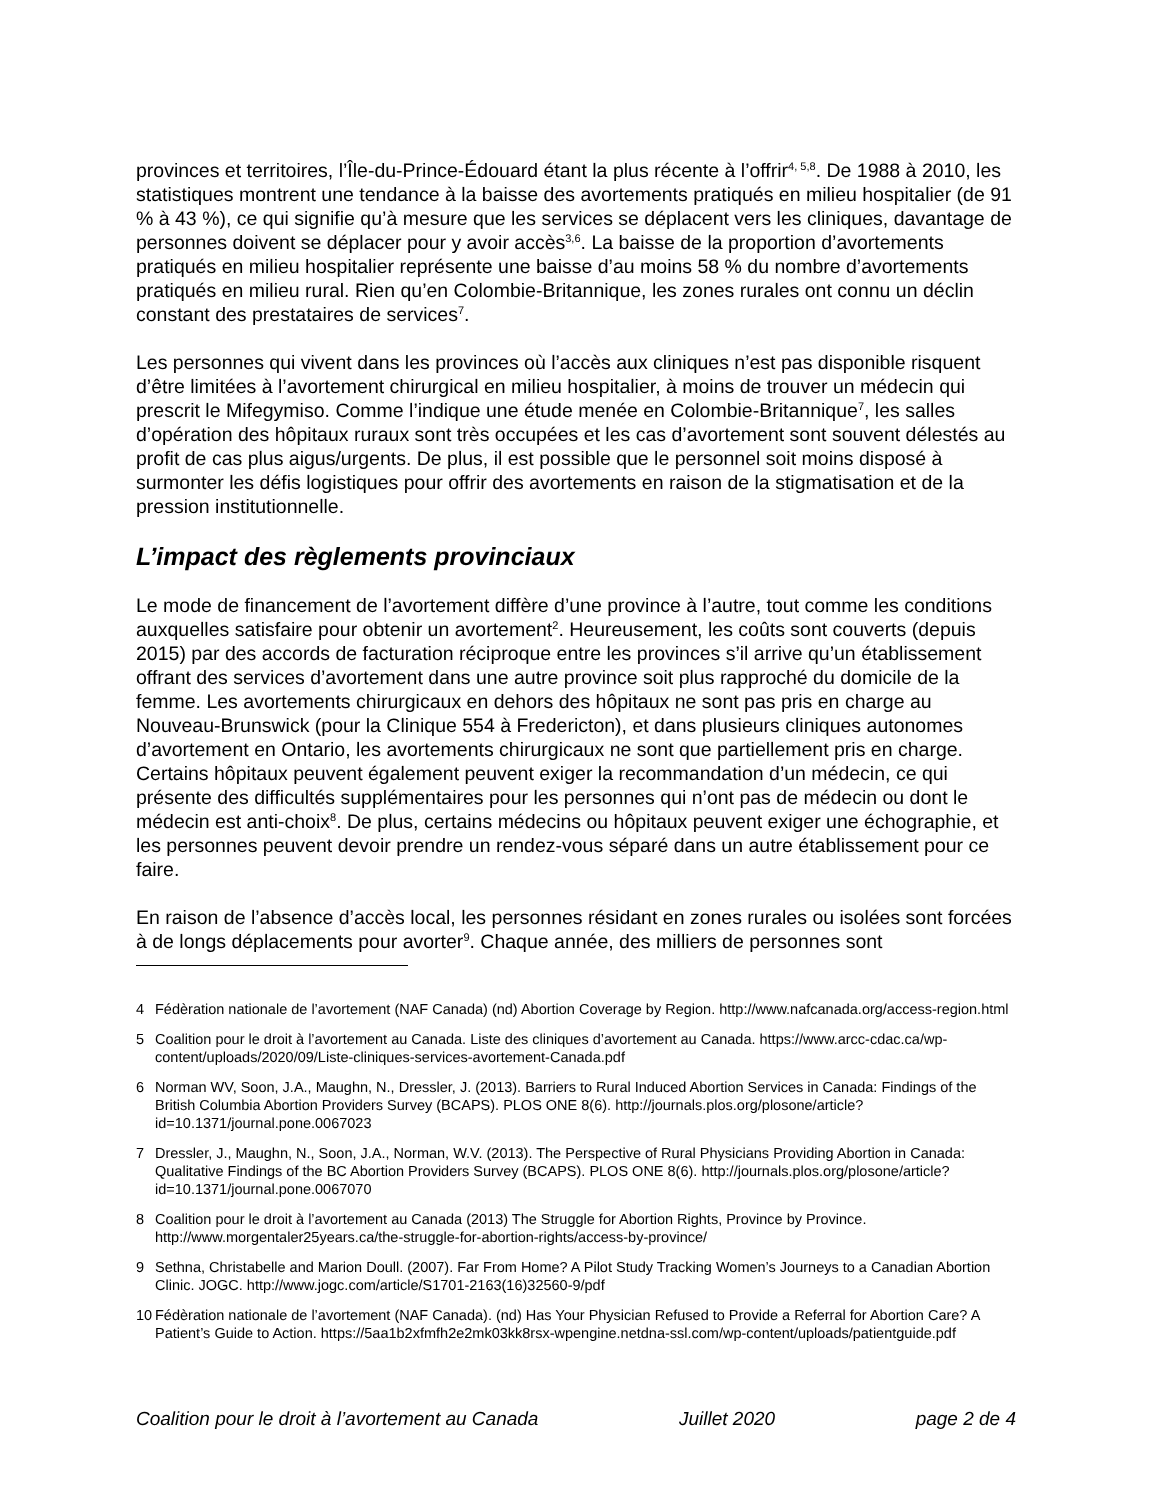provinces et territoires, l’Île-du-Prince-Édouard étant la plus récente à l’offrir<sup>4, 5,8</sup>. De 1988 à 2010, les statistiques montrent une tendance à la baisse des avortements pratiqués en milieu hospitalier (de 91 % à 43 %), ce qui signifie qu’à mesure que les services se déplacent vers les cliniques, davantage de personnes doivent se déplacer pour y avoir accès<sup>3,6</sup>. La baisse de la proportion d’avortements pratiqués en milieu hospitalier représente une baisse d’au moins 58 % du nombre d’avortements pratiqués en milieu rural. Rien qu’en Colombie-Britannique, les zones rurales ont connu un déclin constant des prestataires de services<sup>7</sup>.
Les personnes qui vivent dans les provinces où l’accès aux cliniques n’est pas disponible risquent d’être limitées à l’avortement chirurgical en milieu hospitalier, à moins de trouver un médecin qui prescrit le Mifegymiso. Comme l’indique une étude menée en Colombie-Britannique<sup>7</sup>, les salles d’opération des hôpitaux ruraux sont très occupées et les cas d’avortement sont souvent délestés au profit de cas plus aigus/urgents. De plus, il est possible que le personnel soit moins disposé à surmonter les défis logistiques pour offrir des avortements en raison de la stigmatisation et de la pression institutionnelle.
L’impact des règlements provinciaux
Le mode de financement de l’avortement diffère d’une province à l’autre, tout comme les conditions auxquelles satisfaire pour obtenir un avortement<sup>2</sup>. Heureusement, les coûts sont couverts (depuis 2015) par des accords de facturation réciproque entre les provinces s’il arrive qu’un établissement offrant des services d’avortement dans une autre province soit plus rapproché du domicile de la femme. Les avortements chirurgicaux en dehors des hôpitaux ne sont pas pris en charge au Nouveau-Brunswick (pour la Clinique 554 à Fredericton), et dans plusieurs cliniques autonomes d’avortement en Ontario, les avortements chirurgicaux ne sont que partiellement pris en charge. Certains hôpitaux peuvent également peuvent exiger la recommandation d’un médecin, ce qui présente des difficultés supplémentaires pour les personnes qui n’ont pas de médecin ou dont le médecin est anti-choix<sup>8</sup>. De plus, certains médecins ou hôpitaux peuvent exiger une échographie, et les personnes peuvent devoir prendre un rendez-vous séparé dans un autre établissement pour ce faire.
En raison de l’absence d’accès local, les personnes résidant en zones rurales ou isolées sont forcées à de longs déplacements pour avorter<sup>9</sup>. Chaque année, des milliers de personnes sont
4 Fédèration nationale de l’avortement (NAF Canada) (nd) Abortion Coverage by Region. http://www.nafcanada.org/access-region.html
5 Coalition pour le droit à l’avortement au Canada. Liste des cliniques d’avortement au Canada. https://www.arcc-cdac.ca/wp-content/uploads/2020/09/Liste-cliniques-services-avortement-Canada.pdf
6 Norman WV, Soon, J.A., Maughn, N., Dressler, J. (2013). Barriers to Rural Induced Abortion Services in Canada: Findings of the British Columbia Abortion Providers Survey (BCAPS). PLOS ONE 8(6). http://journals.plos.org/plosone/article?id=10.1371/journal.pone.0067023
7 Dressler, J., Maughn, N., Soon, J.A., Norman, W.V. (2013). The Perspective of Rural Physicians Providing Abortion in Canada: Qualitative Findings of the BC Abortion Providers Survey (BCAPS). PLOS ONE 8(6). http://journals.plos.org/plosone/article?id=10.1371/journal.pone.0067070
8 Coalition pour le droit à l’avortement au Canada (2013) The Struggle for Abortion Rights, Province by Province. http://www.morgentaler25years.ca/the-struggle-for-abortion-rights/access-by-province/
9 Sethna, Christabelle and Marion Doull. (2007). Far From Home? A Pilot Study Tracking Women’s Journeys to a Canadian Abortion Clinic. JOGC. http://www.jogc.com/article/S1701-2163(16)32560-9/pdf
10 Fédèration nationale de l’avortement (NAF Canada). (nd) Has Your Physician Refused to Provide a Referral for Abortion Care? A Patient’s Guide to Action. https://5aa1b2xfmfh2e2mk03kk8rsx-wpengine.netdna-ssl.com/wp-content/uploads/patientguide.pdf
Coalition pour le droit à l’avortement au Canada Juillet 2020 page 2 de 4